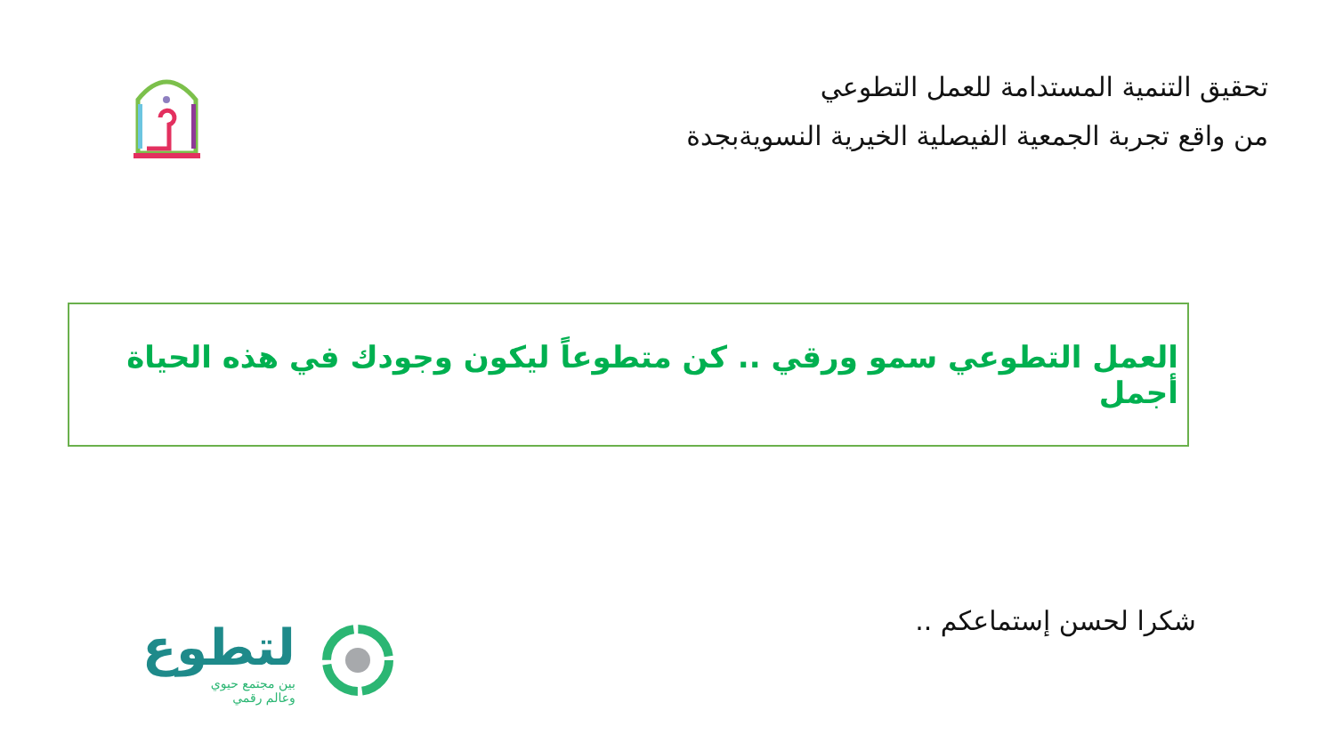تحقيق التنمية المستدامة للعمل التطوعي
من واقع تجربة الجمعية الفيصلية الخيرية النسويةبجدة
العمل التطوعي سمو ورقي .. كن متطوعاً ليكون وجودك في هذه الحياة أجمل
شكرا لحسن إستماعكم ..
لتطوع
بين مجتمع حيوي
وعالم رقمي